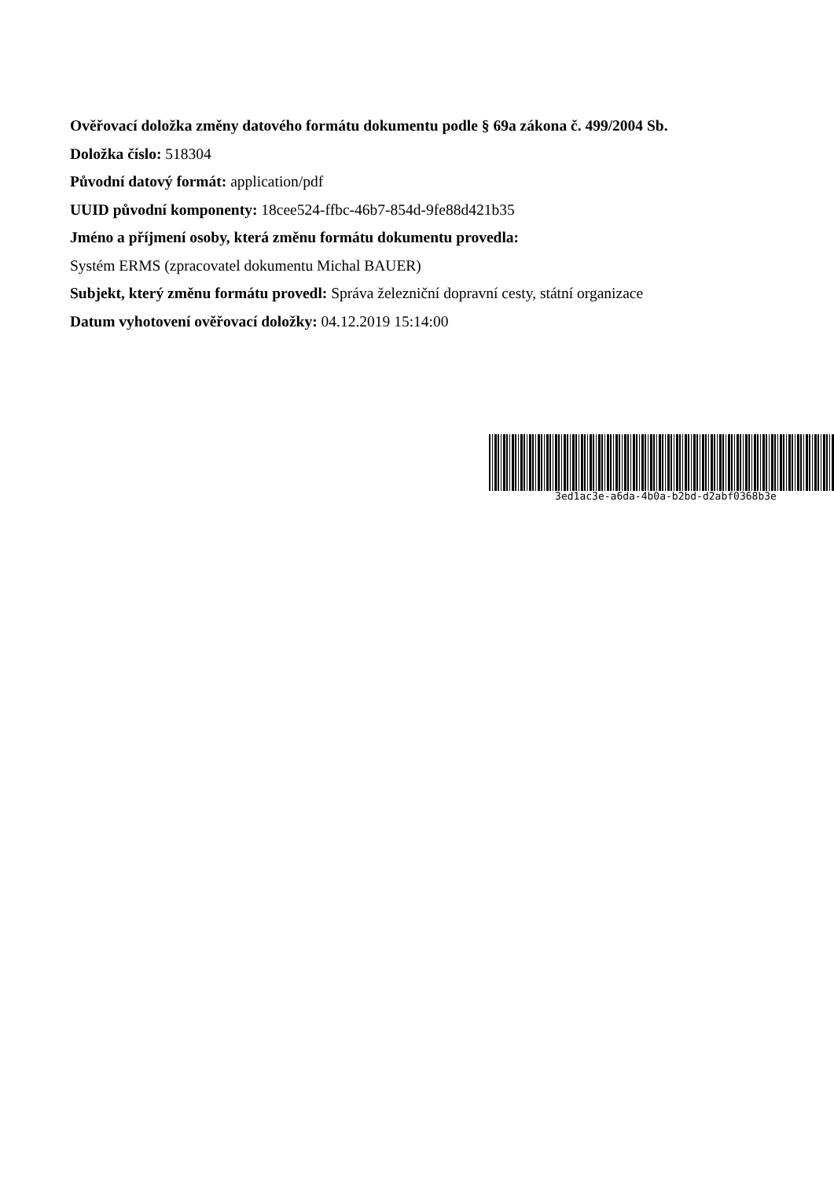Ověřovací doložka změny datového formátu dokumentu podle § 69a zákona č. 499/2004 Sb.
Doložka číslo: 518304
Původní datový formát: application/pdf
UUID původní komponenty: 18cee524-ffbc-46b7-854d-9fe88d421b35
Jméno a příjmení osoby, která změnu formátu dokumentu provedla:
Systém ERMS (zpracovatel dokumentu Michal BAUER)
Subjekt, který změnu formátu provedl: Správa železniční dopravní cesty, státní organizace
Datum vyhotovení ověřovací doložky: 04.12.2019 15:14:00
3ed1ac3e-a6da-4b0a-b2bd-d2abf0368b3e